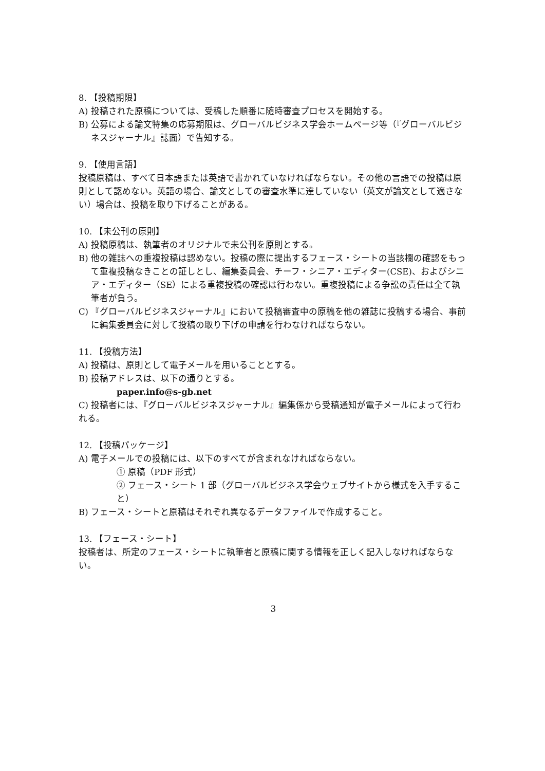8. 【投稿期限】
A) 投稿された原稿については、受稿した順番に随時審査プロセスを開始する。
B) 公募による論文特集の応募期限は、グローバルビジネス学会ホームページ等（『グローバルビジネスジャーナル』誌面）で告知する。
9. 【使用言語】
投稿原稿は、すべて日本語または英語で書かれていなければならない。その他の言語での投稿は原則として認めない。英語の場合、論文としての審査水準に達していない（英文が論文として適さない）場合は、投稿を取り下げることがある。
10. 【未公刊の原則】
A) 投稿原稿は、執筆者のオリジナルで未公刊を原則とする。
B) 他の雑誌への重複投稿は認めない。投稿の際に提出するフェース・シートの当該欄の確認をもって重複投稿なきことの証しとし、編集委員会、チーフ・シニア・エディター(CSE)、およびシニア・エディター（SE）による重複投稿の確認は行わない。重複投稿による争訟の責任は全て執筆者が負う。
C) 『グローバルビジネスジャーナル』において投稿審査中の原稿を他の雑誌に投稿する場合、事前に編集委員会に対して投稿の取り下げの申請を行わなければならない。
11. 【投稿方法】
A) 投稿は、原則として電子メールを用いることとする。
B) 投稿アドレスは、以下の通りとする。
paper.info@s-gb.net
C) 投稿者には、『グローバルビジネスジャーナル』編集係から受稿通知が電子メールによって行われる。
12. 【投稿パッケージ】
A) 電子メールでの投稿には、以下のすべてが含まれなければならない。
① 原稿（PDF 形式）
② フェース・シート 1 部（グローバルビジネス学会ウェブサイトから様式を入手すること）
B) フェース・シートと原稿はそれぞれ異なるデータファイルで作成すること。
13. 【フェース・シート】
投稿者は、所定のフェース・シートに執筆者と原稿に関する情報を正しく記入しなければならない。
3